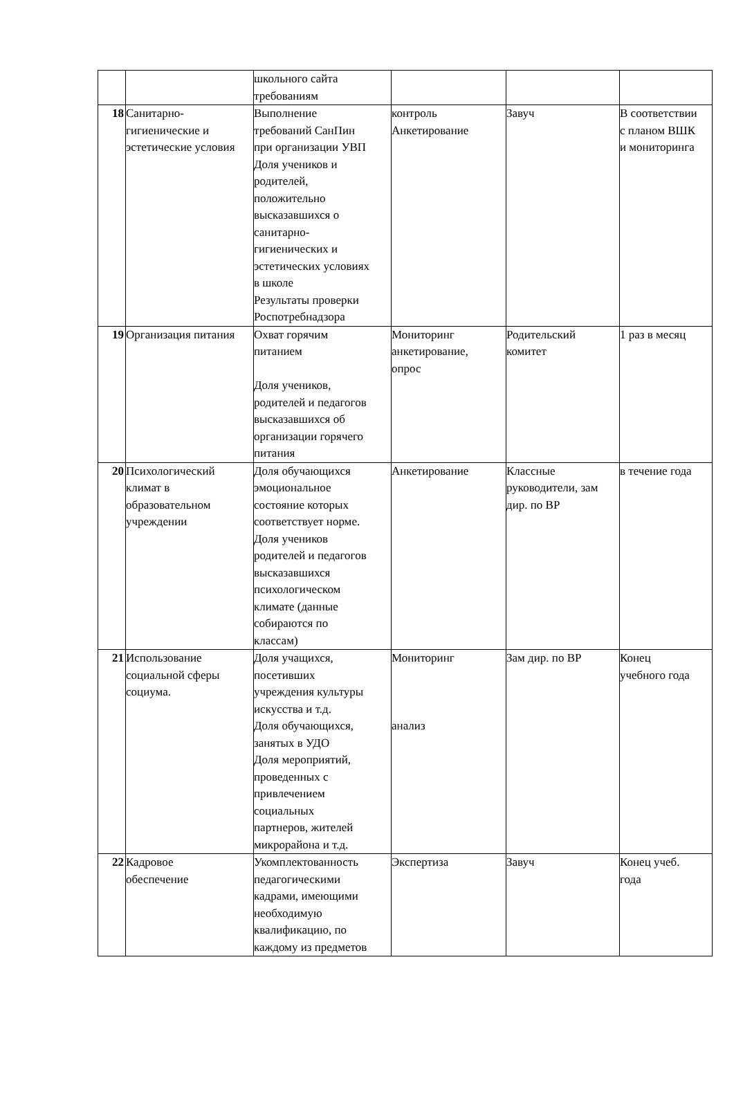| | | школьного сайта требованиям | | | |
| 18 | Санитарно- гигиенические и эстетические условия | Выполнение требований СанПин при организации УВП Доля учеников и родителей, положительно высказавшихся о санитарно- гигиенических и эстетических условиях в школе Результаты проверки Роспотребнадзора | контроль Анкетирование | Завуч | В соответствии с планом ВШК и мониторинга |
| 19 | Организация питания | Охват горячим питанием Доля учеников, родителей и педагогов высказавшихся об организации горячего питания | Мониторинг анкетирование, опрос | Родительский комитет | 1 раз в месяц |
| 20 | Психологический климат в образовательном учреждении | Доля обучающихся эмоциональное состояние которых соответствует норме. Доля учеников родителей и педагогов высказавшихся психологическом климате (данные собираются по классам) | Анкетирование | Классные руководители, зам дир. по ВР | в течение года |
| 21 | Использование социальной сферы социума. | Доля учащихся, посетивших учреждения культуры искусства и т.д. Доля обучающихся, занятых в УДО Доля мероприятий, проведенных с привлечением социальных партнеров, жителей микрорайона и т.д. | Мониторинг анализ | Зам дир. по ВР | Конец учебного года |
| 22 | Кадровое обеспечение | Укомплектованность педагогическими кадрами, имеющими необходимую квалификацию, по каждому из предметов | Экспертиза | Завуч | Конец учеб. года |